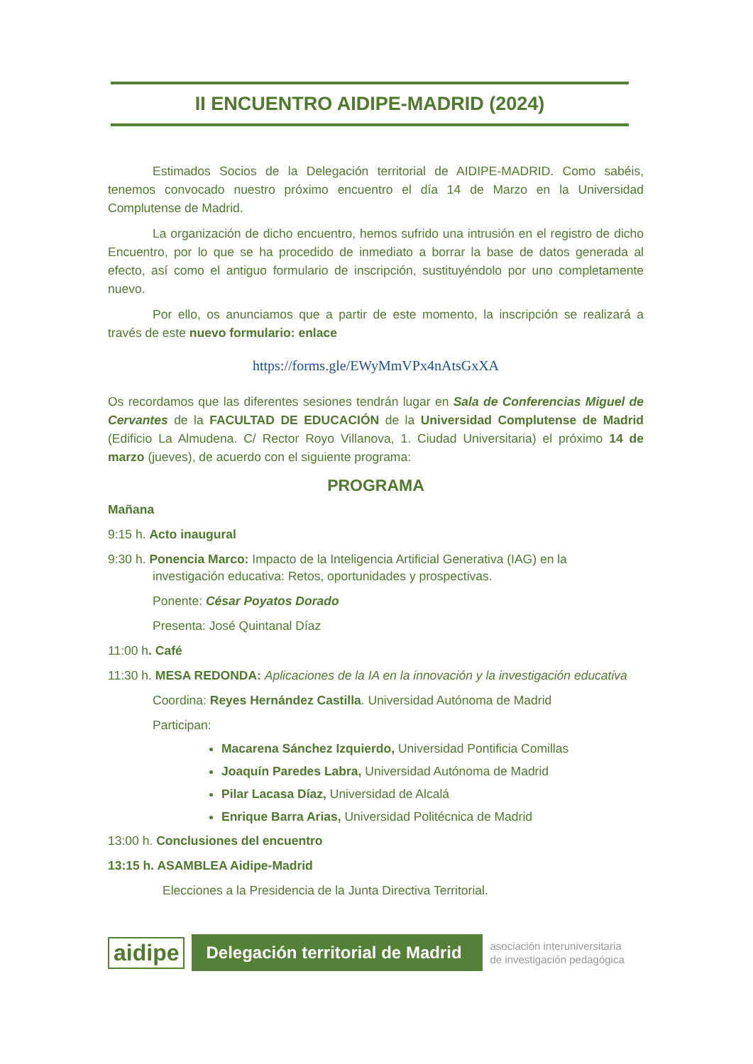II ENCUENTRO AIDIPE-MADRID (2024)
Estimados Socios de la Delegación territorial de AIDIPE-MADRID. Como sabéis, tenemos convocado nuestro próximo encuentro el día 14 de Marzo en la Universidad Complutense de Madrid.
La organización de dicho encuentro, hemos sufrido una intrusión en el registro de dicho Encuentro, por lo que se ha procedido de inmediato a borrar la base de datos generada al efecto, así como el antiguo formulario de inscripción, sustituyéndolo por uno completamente nuevo.
Por ello, os anunciamos que a partir de este momento, la inscripción se realizará a través de este nuevo formulario: enlace
https://forms.gle/EWyMmVPx4nAtsGxXA
Os recordamos que las diferentes sesiones tendrán lugar en Sala de Conferencias Miguel de Cervantes de la FACULTAD DE EDUCACIÓN de la Universidad Complutense de Madrid (Edificio La Almudena. C/ Rector Royo Villanova, 1. Ciudad Universitaria) el próximo 14 de marzo (jueves), de acuerdo con el siguiente programa:
PROGRAMA
Mañana
9:15 h. Acto inaugural
9:30 h. Ponencia Marco: Impacto de la Inteligencia Artificial Generativa (IAG) en la
investigación educativa: Retos, oportunidades y prospectivas.
Ponente: César Poyatos Dorado
Presenta: José Quintanal Díaz
11:00 h. Café
11:30 h. MESA REDONDA: Aplicaciones de la IA en la innovación y la investigación educativa
Coordina: Reyes Hernández Castilla. Universidad Autónoma de Madrid
Participan:
Macarena Sánchez Izquierdo, Universidad Pontificia Comillas
Joaquín Paredes Labra, Universidad Autónoma de Madrid
Pilar Lacasa Díaz, Universidad de Alcalá
Enrique Barra Arias, Universidad Politécnica de Madrid
13:00 h. Conclusiones del encuentro
13:15 h. ASAMBLEA Aidipe-Madrid
Elecciones a la Presidencia de la Junta Directiva Territorial.
aidipe
Delegación territorial de Madrid
asociación interuniversitaria
de investigación pedagógica